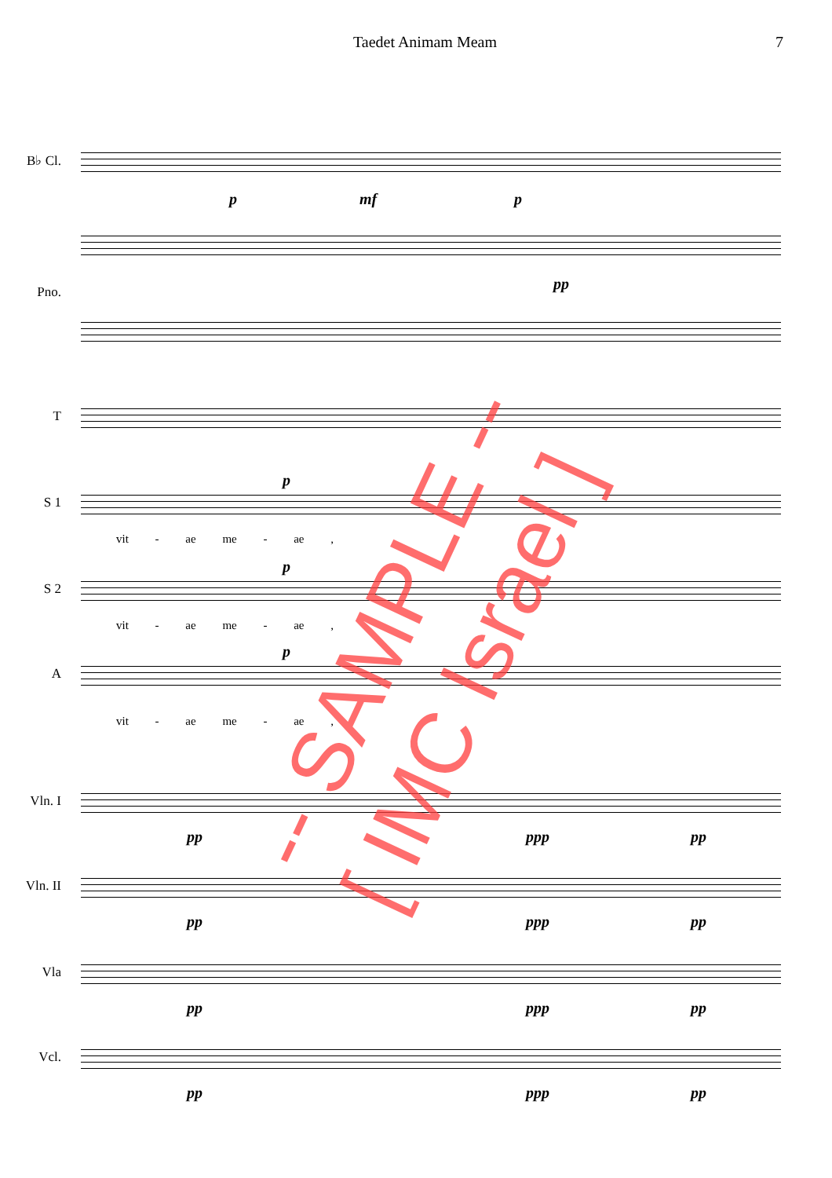Taedet Animam Meam 7
B♭ Cl.
p mf p
pp
Pno.
T
S 1
p
vit - ae me - ae ,
S 2
p
vit - ae me - ae ,
A
p
vit - ae me - ae ,
Vln. I
pp ppp pp
Vln. II
pp ppp pp
Vla
pp ppp pp
Vcl.
pp ppp pp
-- SAMPLE --
[ IMC Israel ]